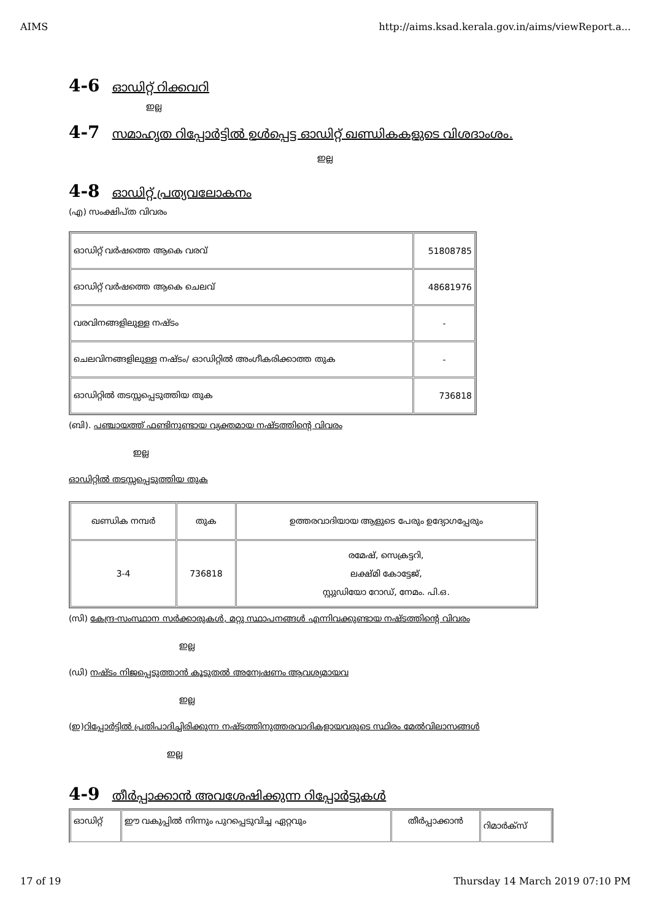AIMS http://aims.ksad.kerala.gov.in/aims/viewReport.a...
4-6 ഓഡിറ്റ് റിക്കവറി
ഇല്ല
4-7 സമാഹൃത റിപ്പോർട്ടിൽ ഉൾപ്പെട്ട ഓഡിറ്റ് ഖണ്ഡികകളുടെ വിശദാംശം.
ഇല്ല
4-8 ഓഡിറ്റ് പ്രത്യവലോകനം
(എ) സംക്ഷിപ്ത വിവരം
| ഓഡിറ്റ് വർഷത്തെ ആകെ വരവ് | 51808785 |
| ഓഡിറ്റ് വർഷത്തെ ആകെ ചെലവ് | 48681976 |
| വരവിനങ്ങളിലുള്ള നഷ്ടം | - |
| ചെലവിനങ്ങളിലുള്ള നഷ്ടം/ ഓഡിറ്റിൽ അംഗീകരിക്കാത്ത തുക | - |
| ഓഡിറ്റിൽ തടസ്സപ്പെടുത്തിയ തുക | 736818 |
(ബി). പഞ്ചായത്ത് ഫണ്ടിനുണ്ടായ വ്യക്തമായ നഷ്ടത്തിന്റെ വിവരം
ഇല്ല
ഓഡിറ്റിൽ തടസ്സപ്പെടുത്തിയ തുക
| ഖണ്ഡിക നമ്പർ | തുക | ഉത്തരവാദിയായ ആളുടെ പേരും ഉദ്യോഗപ്പേരും |
| --- | --- | --- |
| 3-4 | 736818 | രമേഷ്, സെക്രട്ടറി, ലക്ഷ്മി കോട്ടേജ്, സ്റ്റുഡിയോ റോഡ്, നേമം. പി.ഒ. |
(സി) കേന്ദ്ര-സംസ്ഥാന സർക്കാരുകൾ, മറ്റു സ്ഥാപനങ്ങൾ എന്നിവക്കുണ്ടായ നഷ്ടത്തിന്റെ വിവരം
ഇല്ല
(ഡി) നഷ്ടം നിജപ്പെടുത്താൻ കൂടുതൽ അന്വേഷണം ആവശ്യമായവ
ഇല്ല
(ഇ)റിപ്പോർട്ടിൽ പ്രതിപാദിച്ചിരിക്കുന്ന നഷ്ടത്തിനുത്തരവാദികളായവരുടെ സ്ഥിരം മേൽവിലാസങ്ങൾ
ഇല്ല
4-9 തീർപ്പാക്കാൻ അവശേഷിക്കുന്ന റിപ്പോർട്ടുകൾ
| ഓഡിറ്റ് | ഈ വകുപ്പിൽ നിന്നും പുറപ്പെടുവിച്ച ഏറ്റവും | തീർപ്പാക്കാൻ | റിമാർക്സ് |
17 of 19 Thursday 14 March 2019 07:10 PM